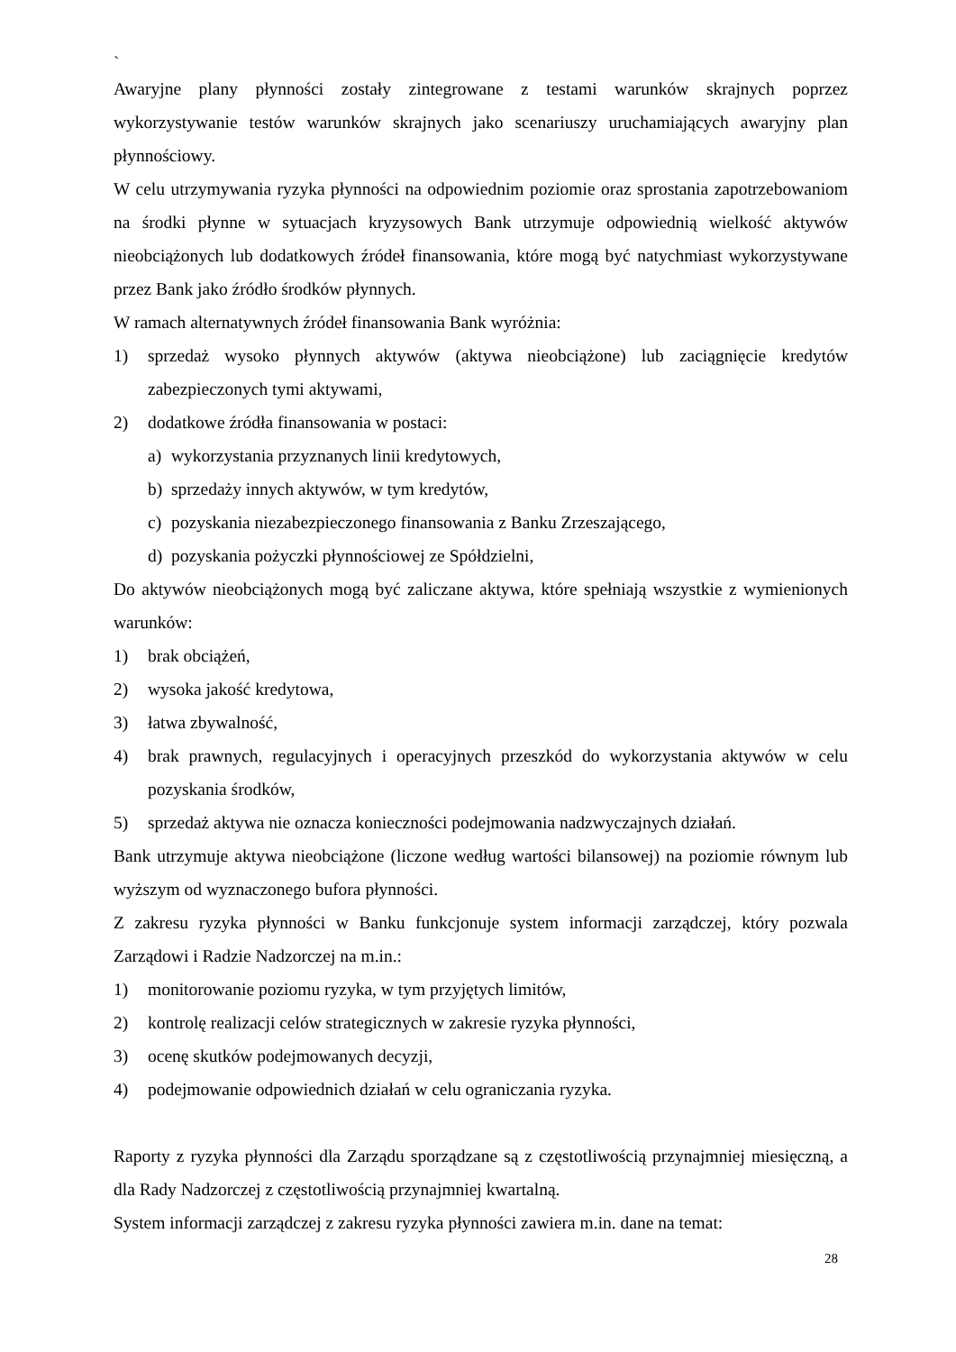`
Awaryjne plany płynności zostały zintegrowane z testami warunków skrajnych poprzez wykorzystywanie testów warunków skrajnych jako scenariuszy uruchamiających awaryjny plan płynnościowy.
W celu utrzymywania ryzyka płynności na odpowiednim poziomie oraz sprostania zapotrzebowaniom na środki płynne w sytuacjach kryzysowych Bank utrzymuje odpowiednią wielkość aktywów nieobciążonych lub dodatkowych źródeł finansowania, które mogą być natychmiast wykorzystywane przez Bank jako źródło środków płynnych.
W ramach alternatywnych źródeł finansowania Bank wyróżnia:
1) sprzedaż wysoko płynnych aktywów (aktywa nieobciążone) lub zaciągnięcie kredytów zabezpieczonych tymi aktywami,
2) dodatkowe źródła finansowania w postaci:
a) wykorzystania przyznanych linii kredytowych,
b) sprzedaży innych aktywów, w tym kredytów,
c) pozyskania niezabezpieczonego finansowania z Banku Zrzeszającego,
d) pozyskania pożyczki płynnościowej ze Spółdzielni,
Do aktywów nieobciążonych mogą być zaliczane aktywa, które spełniają wszystkie z wymienionych warunków:
1) brak obciążeń,
2) wysoka jakość kredytowa,
3) łatwa zbywalność,
4) brak prawnych, regulacyjnych i operacyjnych przeszkód do wykorzystania aktywów w celu pozyskania środków,
5) sprzedaż aktywa nie oznacza konieczności podejmowania nadzwyczajnych działań.
Bank utrzymuje aktywa nieobciążone (liczone według wartości bilansowej) na poziomie równym lub wyższym od wyznaczonego bufora płynności.
Z zakresu ryzyka płynności w Banku funkcjonuje system informacji zarządczej, który pozwala Zarządowi i Radzie Nadzorczej na m.in.:
1) monitorowanie poziomu ryzyka, w tym przyjętych limitów,
2) kontrolę realizacji celów strategicznych w zakresie ryzyka płynności,
3) ocenę skutków podejmowanych decyzji,
4) podejmowanie odpowiednich działań w celu ograniczania ryzyka.
Raporty z ryzyka płynności dla Zarządu sporządzane są z częstotliwością przynajmniej miesięczną, a dla Rady Nadzorczej z częstotliwością przynajmniej kwartalną.
System informacji zarządczej z zakresu ryzyka płynności zawiera m.in. dane na temat:
28